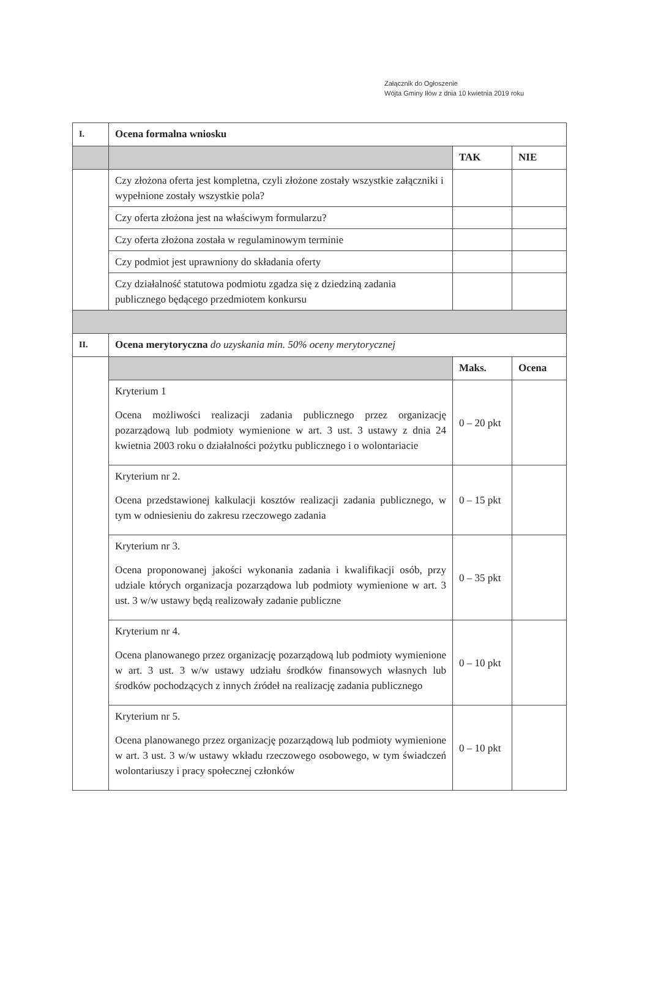Załącznik do Ogłoszenie
Wójta Gminy Iłów z dnia 10 kwietnia 2019 roku
| I. | Ocena formalna wniosku | | |
| | | TAK | NIE |
| | Czy złożona oferta jest kompletna, czyli złożone zostały wszystkie załączniki i wypełnione zostały wszystkie pola? | | |
| | Czy oferta złożona jest na właściwym formularzu? | | |
| | Czy oferta złożona została w regulaminowym terminie | | |
| | Czy podmiot jest uprawniony do składania oferty | | |
| | Czy działalność statutowa podmiotu zgadza się z dziedziną zadania publicznego będącego przedmiotem konkursu | | |
| II. | Ocena merytoryczna do uzyskania min. 50% oceny merytorycznej | | |
| | | Maks. | Ocena |
| | Kryterium 1 Ocena możliwości realizacji zadania publicznego przez organizację pozarządową lub podmioty wymienione w art. 3 ust. 3 ustawy z dnia 24 kwietnia 2003 roku o działalności pożytku publicznego i o wolontariacie | 0 – 20 pkt | |
| | Kryterium nr 2. Ocena przedstawionej kalkulacji kosztów realizacji zadania publicznego, w tym w odniesieniu do zakresu rzeczowego zadania | 0 – 15 pkt | |
| | Kryterium nr 3. Ocena proponowanej jakości wykonania zadania i kwalifikacji osób, przy udziale których organizacja pozarządowa lub podmioty wymienione w art. 3 ust. 3 w/w ustawy będą realizowały zadanie publiczne | 0 – 35 pkt | |
| | Kryterium nr 4. Ocena planowanego przez organizację pozarządową lub podmioty wymienione w art. 3 ust. 3 w/w ustawy udziału środków finansowych własnych lub środków pochodzących z innych źródeł na realizację zadania publicznego | 0 – 10 pkt | |
| | Kryterium nr 5. Ocena planowanego przez organizację pozarządową lub podmioty wymienione w art. 3 ust. 3 w/w ustawy wkładu rzeczowego osobowego, w tym świadczeń wolontariuszy i pracy społecznej członków | 0 – 10 pkt | |